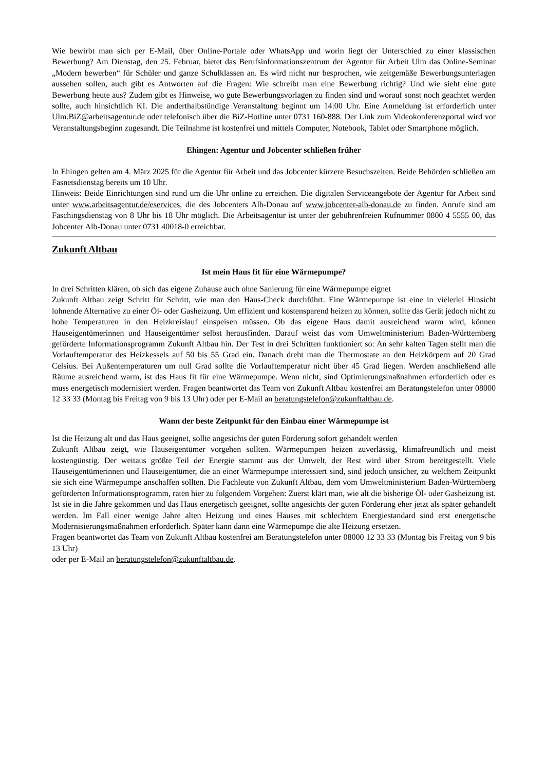Wie bewirbt man sich per E-Mail, über Online-Portale oder WhatsApp und worin liegt der Unterschied zu einer klassischen Bewerbung? Am Dienstag, den 25. Februar, bietet das Berufsinformationszentrum der Agentur für Arbeit Ulm das Online-Seminar „Modern bewerben“ für Schüler und ganze Schulklassen an. Es wird nicht nur besprochen, wie zeitgemäße Bewerbungsunterlagen aussehen sollen, auch gibt es Antworten auf die Fragen: Wie schreibt man eine Bewerbung richtig? Und wie sieht eine gute Bewerbung heute aus? Zudem gibt es Hinweise, wo gute Bewerbungsvorlagen zu finden sind und worauf sonst noch geachtet werden sollte, auch hinsichtlich KI. Die anderthalbstündige Veranstaltung beginnt um 14:00 Uhr. Eine Anmeldung ist erforderlich unter Ulm.BiZ@arbeitsagentur.de oder telefonisch über die BiZ-Hotline unter 0731 160-888. Der Link zum Videokonferenzportal wird vor Veranstaltungsbeginn zugesandt. Die Teilnahme ist kostenfrei und mittels Computer, Notebook, Tablet oder Smartphone möglich.
Ehingen: Agentur und Jobcenter schließen früher
In Ehingen gelten am 4. März 2025 für die Agentur für Arbeit und das Jobcenter kürzere Besuchszeiten. Beide Behörden schließen am Fasnetsdienstag bereits um 10 Uhr.
Hinweis: Beide Einrichtungen sind rund um die Uhr online zu erreichen. Die digitalen Serviceangebote der Agentur für Arbeit sind unter www.arbeitsagentur.de/eservices, die des Jobcenters Alb-Donau auf www.jobcenter-alb-donau.de zu finden. Anrufe sind am Faschingsdienstag von 8 Uhr bis 18 Uhr möglich. Die Arbeitsagentur ist unter der gebührenfreien Rufnummer 0800 4 5555 00, das Jobcenter Alb-Donau unter 0731 40018-0 erreichbar.
Zukunft Altbau
Ist mein Haus fit für eine Wärmepumpe?
In drei Schritten klären, ob sich das eigene Zuhause auch ohne Sanierung für eine Wärmepumpe eignet
Zukunft Altbau zeigt Schritt für Schritt, wie man den Haus-Check durchführt. Eine Wärmepumpe ist eine in vielerlei Hinsicht lohnende Alternative zu einer Öl- oder Gasheizung. Um effizient und kostensparend heizen zu können, sollte das Gerät jedoch nicht zu hohe Temperaturen in den Heizkreislauf einspeisen müssen. Ob das eigene Haus damit ausreichend warm wird, können Hauseigentümerinnen und Hauseigentümer selbst herausfinden. Darauf weist das vom Umweltministerium Baden-Württemberg geförderte Informationsprogramm Zukunft Altbau hin. Der Test in drei Schritten funktioniert so: An sehr kalten Tagen stellt man die Vorlauftemperatur des Heizkessels auf 50 bis 55 Grad ein. Danach dreht man die Thermostate an den Heizkörpern auf 20 Grad Celsius. Bei Außentemperaturen um null Grad sollte die Vorlauftemperatur nicht über 45 Grad liegen. Werden anschließend alle Räume ausreichend warm, ist das Haus fit für eine Wärmepumpe. Wenn nicht, sind Optimierungsmaßnahmen erforderlich oder es muss energetisch modernisiert werden. Fragen beantwortet das Team von Zukunft Altbau kostenfrei am Beratungstelefon unter 08000 12 33 33 (Montag bis Freitag von 9 bis 13 Uhr) oder per E-Mail an beratungstelefon@zukunftaltbau.de.
Wann der beste Zeitpunkt für den Einbau einer Wärmepumpe ist
Ist die Heizung alt und das Haus geeignet, sollte angesichts der guten Förderung sofort gehandelt werden
Zukunft Altbau zeigt, wie Hauseigentümer vorgehen sollten. Wärmepumpen heizen zuverlässig, klimafreundlich und meist kostengünstig. Der weitaus größte Teil der Energie stammt aus der Umwelt, der Rest wird über Strom bereitgestellt. Viele Hauseigentümerinnen und Hauseigentümer, die an einer Wärmepumpe interessiert sind, sind jedoch unsicher, zu welchem Zeitpunkt sie sich eine Wärmepumpe anschaffen sollten. Die Fachleute von Zukunft Altbau, dem vom Umweltministerium Baden-Württemberg geförderten Informationsprogramm, raten hier zu folgendem Vorgehen: Zuerst klärt man, wie alt die bisherige Öl- oder Gasheizung ist. Ist sie in die Jahre gekommen und das Haus energetisch geeignet, sollte angesichts der guten Förderung eher jetzt als später gehandelt werden. Im Fall einer wenige Jahre alten Heizung und eines Hauses mit schlechtem Energiestandard sind erst energetische Modernisierungsmaßnahmen erforderlich. Später kann dann eine Wärmepumpe die alte Heizung ersetzen.
Fragen beantwortet das Team von Zukunft Altbau kostenfrei am Beratungstelefon unter 08000 12 33 33 (Montag bis Freitag von 9 bis 13 Uhr)
oder per E-Mail an beratungstelefon@zukunftaltbau.de.